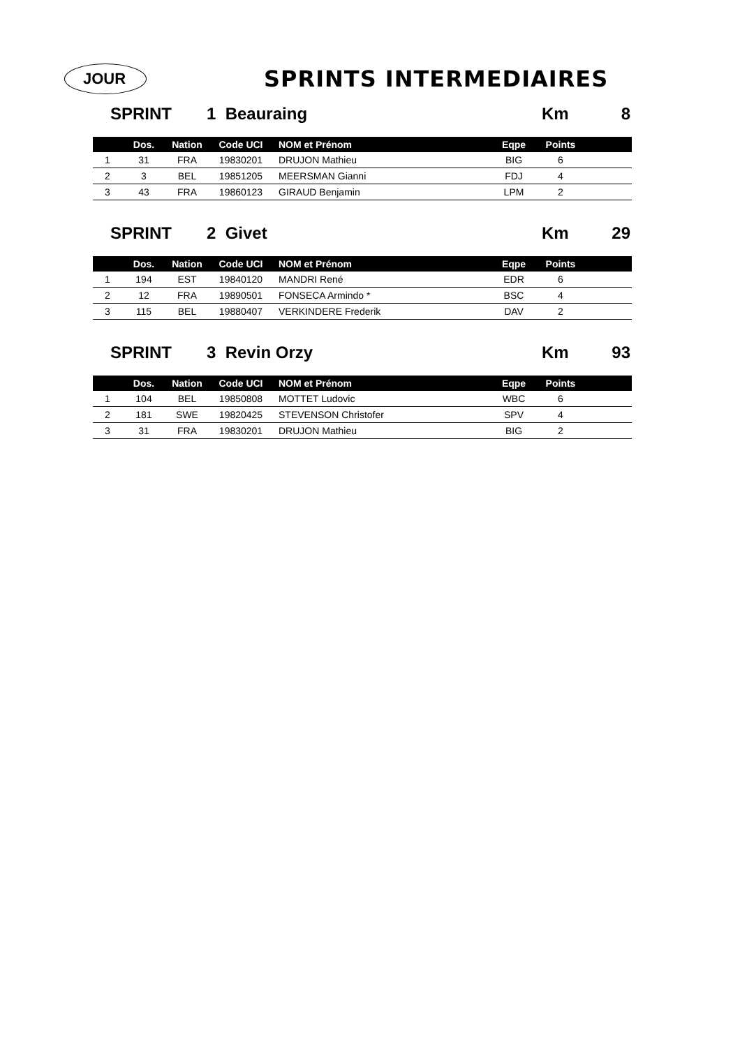JOUR
SPRINTS INTERMEDIAIRES
SPRINT 1 Beauraing Km 8
| | Dos. | Nation | Code UCI | NOM et Prénom | Eqpe | Points | |
| --- | --- | --- | --- | --- | --- | --- | --- |
| 1 | 31 | FRA | 19830201 | DRUJON Mathieu | BIG | 6 | |
| 2 | 3 | BEL | 19851205 | MEERSMAN Gianni | FDJ | 4 | |
| 3 | 43 | FRA | 19860123 | GIRAUD Benjamin | LPM | 2 | |
SPRINT 2 Givet Km 29
| | Dos. | Nation | Code UCI | NOM et Prénom | Eqpe | Points | |
| --- | --- | --- | --- | --- | --- | --- | --- |
| 1 | 194 | EST | 19840120 | MANDRI René | EDR | 6 | |
| 2 | 12 | FRA | 19890501 | FONSECA Armindo * | BSC | 4 | |
| 3 | 115 | BEL | 19880407 | VERKINDERE Frederik | DAV | 2 | |
SPRINT 3 Revin Orzy Km 93
| | Dos. | Nation | Code UCI | NOM et Prénom | Eqpe | Points | |
| --- | --- | --- | --- | --- | --- | --- | --- |
| 1 | 104 | BEL | 19850808 | MOTTET Ludovic | WBC | 6 | |
| 2 | 181 | SWE | 19820425 | STEVENSON Christofer | SPV | 4 | |
| 3 | 31 | FRA | 19830201 | DRUJON Mathieu | BIG | 2 | |